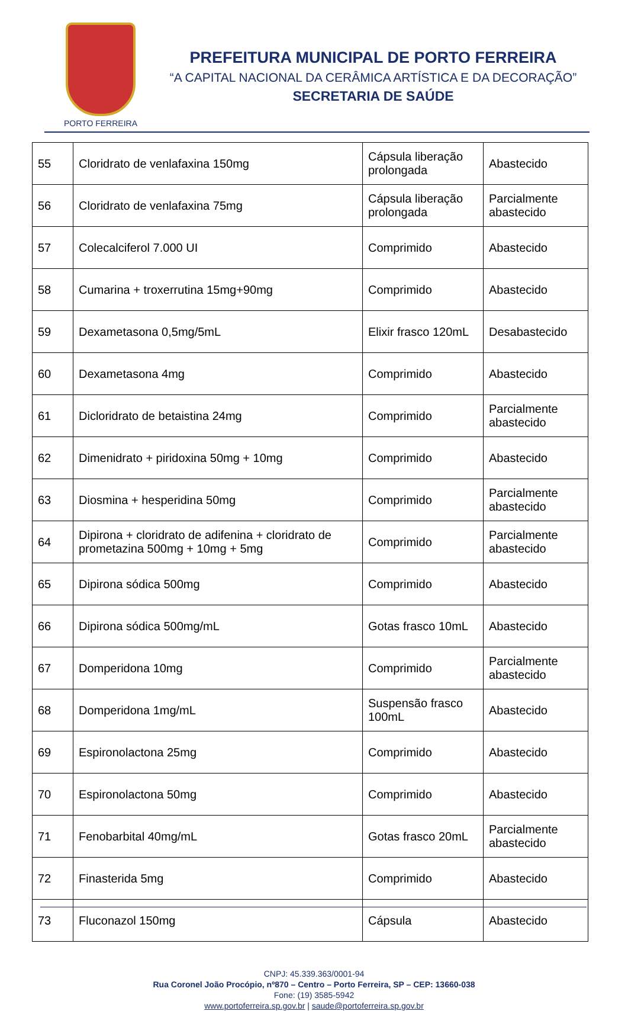PORTO FERREIRA
PREFEITURA MUNICIPAL DE PORTO FERREIRA
“A CAPITAL NACIONAL DA CERÂMICA ARTÍSTICA E DA DECORAÇÃO”
SECRETARIA DE SAÚDE
| 55 | Cloridrato de venlafaxina 150mg | Cápsula liberação prolongada | Abastecido |
| 56 | Cloridrato de venlafaxina 75mg | Cápsula liberação prolongada | Parcialmente abastecido |
| 57 | Colecalciferol 7.000 UI | Comprimido | Abastecido |
| 58 | Cumarina + troxerrutina 15mg+90mg | Comprimido | Abastecido |
| 59 | Dexametasona 0,5mg/5mL | Elixir frasco 120mL | Desabastecido |
| 60 | Dexametasona 4mg | Comprimido | Abastecido |
| 61 | Dicloridrato de betaistina 24mg | Comprimido | Parcialmente abastecido |
| 62 | Dimenidrato + piridoxina 50mg + 10mg | Comprimido | Abastecido |
| 63 | Diosmina + hesperidina 50mg | Comprimido | Parcialmente abastecido |
| 64 | Dipirona + cloridrato de adifenina + cloridrato de prometazina 500mg + 10mg + 5mg | Comprimido | Parcialmente abastecido |
| 65 | Dipirona sódica 500mg | Comprimido | Abastecido |
| 66 | Dipirona sódica 500mg/mL | Gotas frasco 10mL | Abastecido |
| 67 | Domperidona 10mg | Comprimido | Parcialmente abastecido |
| 68 | Domperidona 1mg/mL | Suspensão frasco 100mL | Abastecido |
| 69 | Espironolactona 25mg | Comprimido | Abastecido |
| 70 | Espironolactona 50mg | Comprimido | Abastecido |
| 71 | Fenobarbital 40mg/mL | Gotas frasco 20mL | Parcialmente abastecido |
| 72 | Finasterida 5mg | Comprimido | Abastecido |
| 73 | Fluconazol 150mg | Cápsula | Abastecido |
CNPJ: 45.339.363/0001-94
Rua Coronel João Procópio, nº870 – Centro – Porto Ferreira, SP – CEP: 13660-038
Fone: (19) 3585-5942
www.portoferreira.sp.gov.br | saude@portoferreira.sp.gov.br